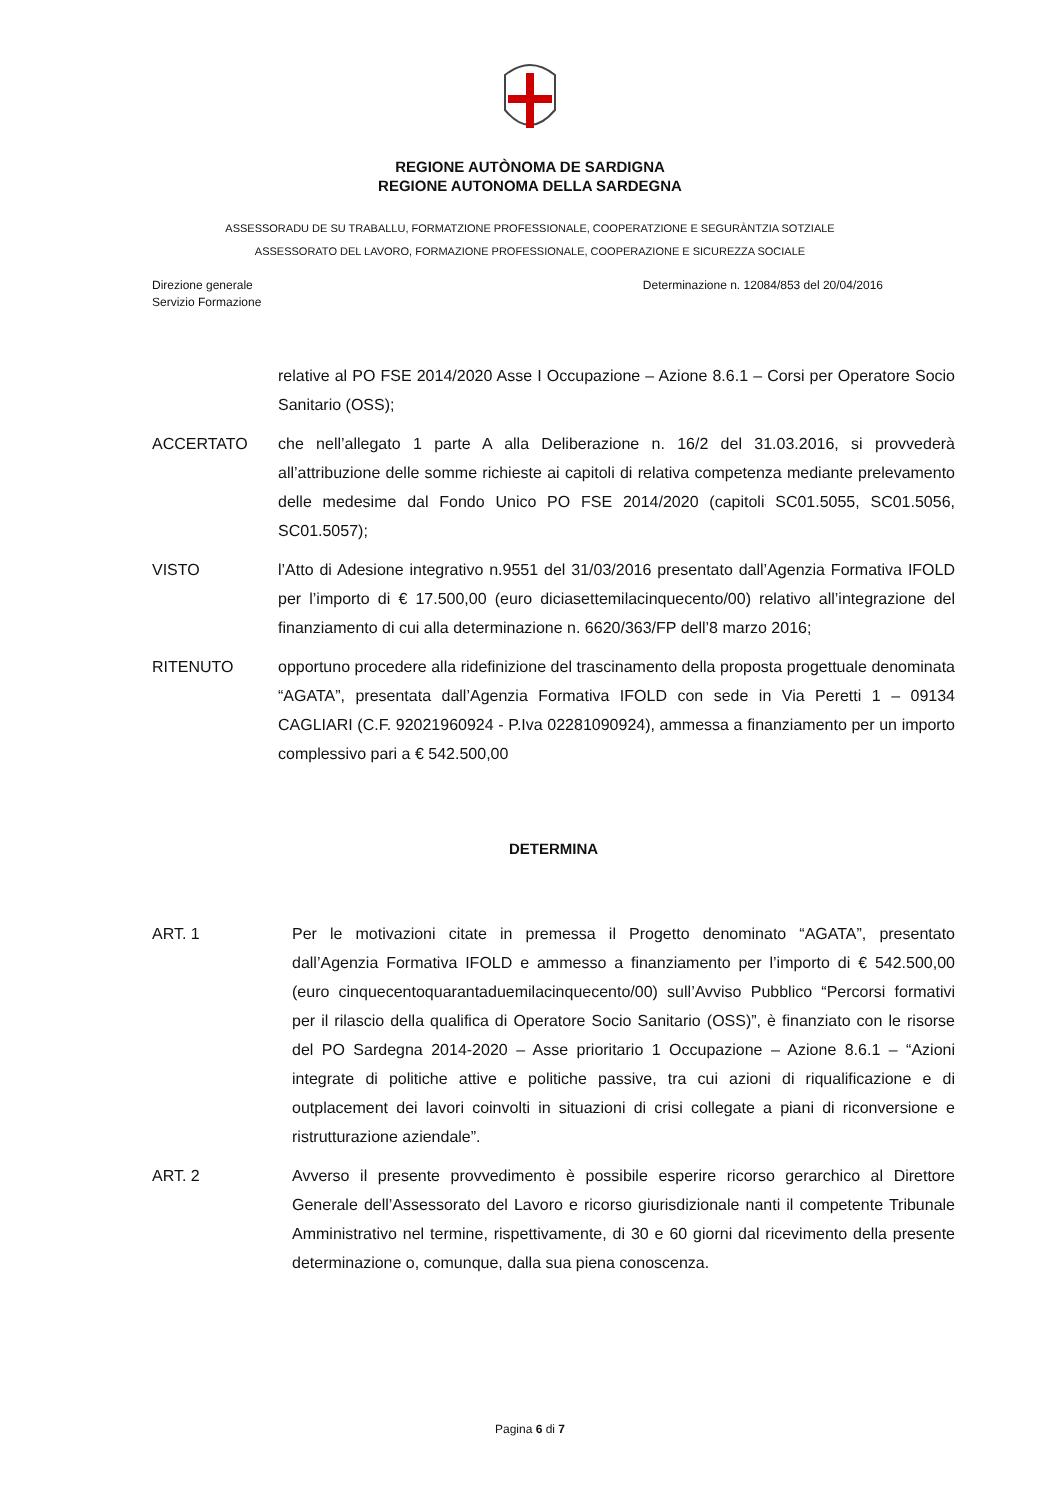REGIONE AUTÒNOMA DE SARDIGNA
REGIONE AUTONOMA DELLA SARDEGNA
ASSESSORADU DE SU TRABALLU, FORMATZIONE PROFESSIONALE, COOPERATZIONE E SEGURÀNTZIA SOTZIALE
ASSESSORATO DEL LAVORO, FORMAZIONE PROFESSIONALE, COOPERAZIONE E SICUREZZA SOCIALE
Direzione generale
Servizio Formazione
Determinazione n. 12084/853 del 20/04/2016
relative al PO FSE 2014/2020 Asse I Occupazione – Azione 8.6.1 – Corsi per Operatore Socio Sanitario (OSS);
ACCERTATO che nell’allegato 1 parte A alla Deliberazione n. 16/2 del 31.03.2016, si provvederà all’attribuzione delle somme richieste ai capitoli di relativa competenza mediante prelevamento delle medesime dal Fondo Unico PO FSE 2014/2020 (capitoli SC01.5055, SC01.5056, SC01.5057);
VISTO l’Atto di Adesione integrativo n.9551 del 31/03/2016 presentato dall’Agenzia Formativa IFOLD per l’importo di € 17.500,00 (euro diciasettemilacinquecento/00) relativo all’integrazione del finanziamento di cui alla determinazione n. 6620/363/FP dell’8 marzo 2016;
RITENUTO opportuno procedere alla ridefinizione del trascinamento della proposta progettuale denominata “AGATA”, presentata dall’Agenzia Formativa IFOLD con sede in Via Peretti 1 – 09134 CAGLIARI (C.F. 92021960924 - P.Iva 02281090924), ammessa a finanziamento per un importo complessivo pari a € 542.500,00
DETERMINA
ART. 1 Per le motivazioni citate in premessa il Progetto denominato “AGATA”, presentato dall’Agenzia Formativa IFOLD e ammesso a finanziamento per l’importo di € 542.500,00 (euro cinquecentoquarantaduemilacinquecento/00) sull’Avviso Pubblico “Percorsi formativi per il rilascio della qualifica di Operatore Socio Sanitario (OSS)”, è finanziato con le risorse del PO Sardegna 2014-2020 – Asse prioritario 1 Occupazione – Azione 8.6.1 – “Azioni integrate di politiche attive e politiche passive, tra cui azioni di riqualificazione e di outplacement dei lavori coinvolti in situazioni di crisi collegate a piani di riconversione e ristrutturazione aziendale”.
ART. 2 Avverso il presente provvedimento è possibile esperire ricorso gerarchico al Direttore Generale dell’Assessorato del Lavoro e ricorso giurisdizionale nanti il competente Tribunale Amministrativo nel termine, rispettivamente, di 30 e 60 giorni dal ricevimento della presente determinazione o, comunque, dalla sua piena conoscenza.
Pagina 6 di 7